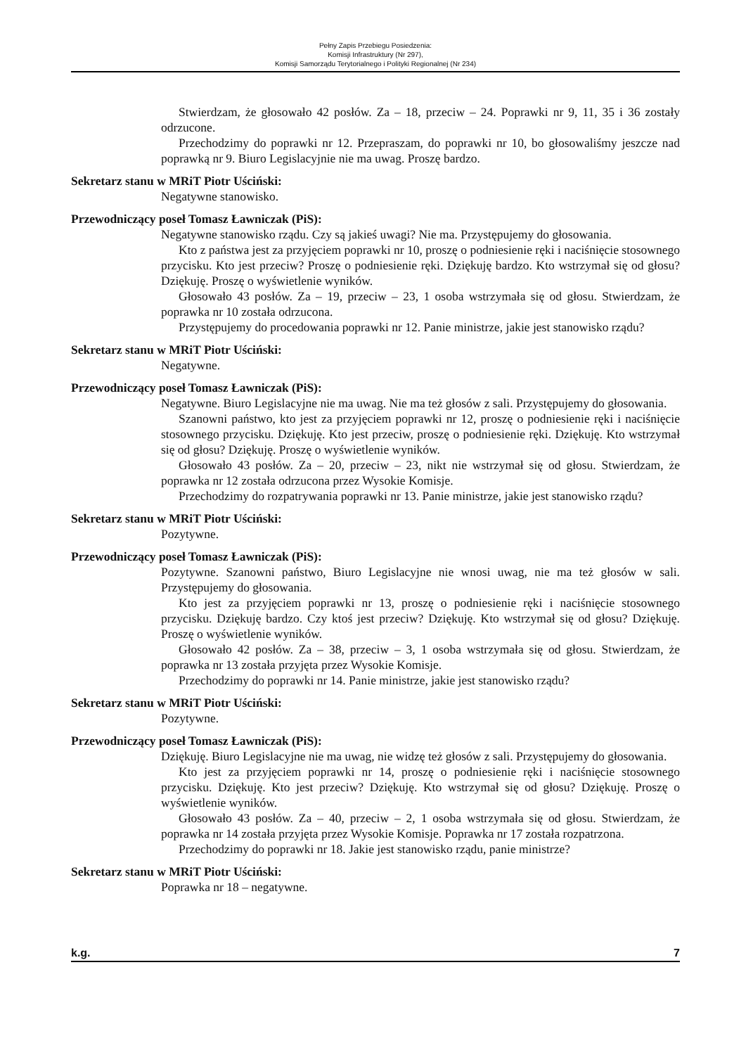Pełny Zapis Przebiegu Posiedzenia:
Komisji Infrastruktury (Nr 297),
Komisji Samorządu Terytorialnego i Polityki Regionalnej (Nr 234)
Stwierdzam, że głosowało 42 posłów. Za – 18, przeciw – 24. Poprawki nr 9, 11, 35 i 36 zostały odrzucone.
Przechodzimy do poprawki nr 12. Przepraszam, do poprawki nr 10, bo głosowaliśmy jeszcze nad poprawką nr 9. Biuro Legislacyjnie nie ma uwag. Proszę bardzo.
Sekretarz stanu w MRiT Piotr Uściński:
Negatywne stanowisko.
Przewodniczący poseł Tomasz Ławniczak (PiS):
Negatywne stanowisko rządu. Czy są jakieś uwagi? Nie ma. Przystępujemy do głosowania.
Kto z państwa jest za przyjęciem poprawki nr 10, proszę o podniesienie ręki i naciśnięcie stosownego przycisku. Kto jest przeciw? Proszę o podniesienie ręki. Dziękuję bardzo. Kto wstrzymał się od głosu? Dziękuję. Proszę o wyświetlenie wyników.
Głosowało 43 posłów. Za – 19, przeciw – 23, 1 osoba wstrzymała się od głosu. Stwierdzam, że poprawka nr 10 została odrzucona.
Przystępujemy do procedowania poprawki nr 12. Panie ministrze, jakie jest stanowisko rządu?
Sekretarz stanu w MRiT Piotr Uściński:
Negatywne.
Przewodniczący poseł Tomasz Ławniczak (PiS):
Negatywne. Biuro Legislacyjne nie ma uwag. Nie ma też głosów z sali. Przystępujemy do głosowania.
Szanowni państwo, kto jest za przyjęciem poprawki nr 12, proszę o podniesienie ręki i naciśnięcie stosownego przycisku. Dziękuję. Kto jest przeciw, proszę o podniesienie ręki. Dziękuję. Kto wstrzymał się od głosu? Dziękuję. Proszę o wyświetlenie wyników.
Głosowało 43 posłów. Za – 20, przeciw – 23, nikt nie wstrzymał się od głosu. Stwierdzam, że poprawka nr 12 została odrzucona przez Wysokie Komisje.
Przechodzimy do rozpatrywania poprawki nr 13. Panie ministrze, jakie jest stanowisko rządu?
Sekretarz stanu w MRiT Piotr Uściński:
Pozytywne.
Przewodniczący poseł Tomasz Ławniczak (PiS):
Pozytywne. Szanowni państwo, Biuro Legislacyjne nie wnosi uwag, nie ma też głosów w sali. Przystępujemy do głosowania.
Kto jest za przyjęciem poprawki nr 13, proszę o podniesienie ręki i naciśnięcie stosownego przycisku. Dziękuję bardzo. Czy ktoś jest przeciw? Dziękuję. Kto wstrzymał się od głosu? Dziękuję. Proszę o wyświetlenie wyników.
Głosowało 42 posłów. Za – 38, przeciw – 3, 1 osoba wstrzymała się od głosu. Stwierdzam, że poprawka nr 13 została przyjęta przez Wysokie Komisje.
Przechodzimy do poprawki nr 14. Panie ministrze, jakie jest stanowisko rządu?
Sekretarz stanu w MRiT Piotr Uściński:
Pozytywne.
Przewodniczący poseł Tomasz Ławniczak (PiS):
Dziękuję. Biuro Legislacyjne nie ma uwag, nie widzę też głosów z sali. Przystępujemy do głosowania.
Kto jest za przyjęciem poprawki nr 14, proszę o podniesienie ręki i naciśnięcie stosownego przycisku. Dziękuję. Kto jest przeciw? Dziękuję. Kto wstrzymał się od głosu? Dziękuję. Proszę o wyświetlenie wyników.
Głosowało 43 posłów. Za – 40, przeciw – 2, 1 osoba wstrzymała się od głosu. Stwierdzam, że poprawka nr 14 została przyjęta przez Wysokie Komisje. Poprawka nr 17 została rozpatrzona.
Przechodzimy do poprawki nr 18. Jakie jest stanowisko rządu, panie ministrze?
Sekretarz stanu w MRiT Piotr Uściński:
Poprawka nr 18 – negatywne.
k.g. 7